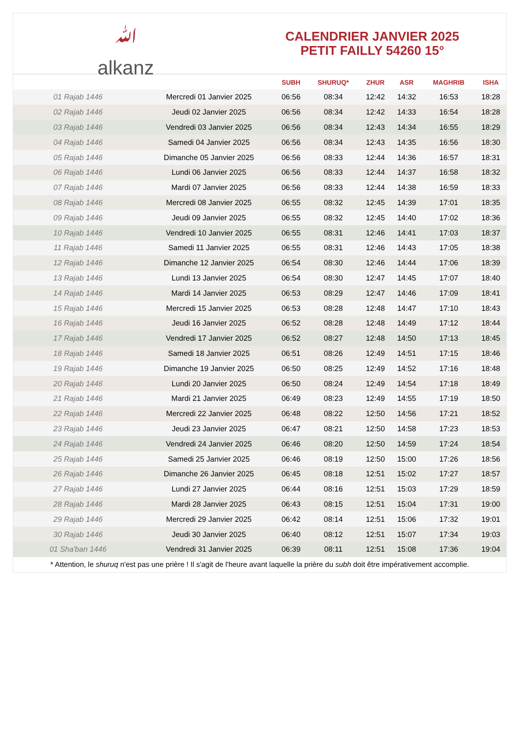ﷲ
alkanz
CALENDRIER JANVIER 2025
PETIT FAILLY 54260 15°
| | | SUBH | SHURUQ* | ZHUR | ASR | MAGHRIB | ISHA |
| --- | --- | --- | --- | --- | --- | --- | --- |
| 01 Rajab 1446 | Mercredi 01 Janvier 2025 | 06:56 | 08:34 | 12:42 | 14:32 | 16:53 | 18:28 |
| 02 Rajab 1446 | Jeudi 02 Janvier 2025 | 06:56 | 08:34 | 12:42 | 14:33 | 16:54 | 18:28 |
| 03 Rajab 1446 | Vendredi 03 Janvier 2025 | 06:56 | 08:34 | 12:43 | 14:34 | 16:55 | 18:29 |
| 04 Rajab 1446 | Samedi 04 Janvier 2025 | 06:56 | 08:34 | 12:43 | 14:35 | 16:56 | 18:30 |
| 05 Rajab 1446 | Dimanche 05 Janvier 2025 | 06:56 | 08:33 | 12:44 | 14:36 | 16:57 | 18:31 |
| 06 Rajab 1446 | Lundi 06 Janvier 2025 | 06:56 | 08:33 | 12:44 | 14:37 | 16:58 | 18:32 |
| 07 Rajab 1446 | Mardi 07 Janvier 2025 | 06:56 | 08:33 | 12:44 | 14:38 | 16:59 | 18:33 |
| 08 Rajab 1446 | Mercredi 08 Janvier 2025 | 06:55 | 08:32 | 12:45 | 14:39 | 17:01 | 18:35 |
| 09 Rajab 1446 | Jeudi 09 Janvier 2025 | 06:55 | 08:32 | 12:45 | 14:40 | 17:02 | 18:36 |
| 10 Rajab 1446 | Vendredi 10 Janvier 2025 | 06:55 | 08:31 | 12:46 | 14:41 | 17:03 | 18:37 |
| 11 Rajab 1446 | Samedi 11 Janvier 2025 | 06:55 | 08:31 | 12:46 | 14:43 | 17:05 | 18:38 |
| 12 Rajab 1446 | Dimanche 12 Janvier 2025 | 06:54 | 08:30 | 12:46 | 14:44 | 17:06 | 18:39 |
| 13 Rajab 1446 | Lundi 13 Janvier 2025 | 06:54 | 08:30 | 12:47 | 14:45 | 17:07 | 18:40 |
| 14 Rajab 1446 | Mardi 14 Janvier 2025 | 06:53 | 08:29 | 12:47 | 14:46 | 17:09 | 18:41 |
| 15 Rajab 1446 | Mercredi 15 Janvier 2025 | 06:53 | 08:28 | 12:48 | 14:47 | 17:10 | 18:43 |
| 16 Rajab 1446 | Jeudi 16 Janvier 2025 | 06:52 | 08:28 | 12:48 | 14:49 | 17:12 | 18:44 |
| 17 Rajab 1446 | Vendredi 17 Janvier 2025 | 06:52 | 08:27 | 12:48 | 14:50 | 17:13 | 18:45 |
| 18 Rajab 1446 | Samedi 18 Janvier 2025 | 06:51 | 08:26 | 12:49 | 14:51 | 17:15 | 18:46 |
| 19 Rajab 1446 | Dimanche 19 Janvier 2025 | 06:50 | 08:25 | 12:49 | 14:52 | 17:16 | 18:48 |
| 20 Rajab 1446 | Lundi 20 Janvier 2025 | 06:50 | 08:24 | 12:49 | 14:54 | 17:18 | 18:49 |
| 21 Rajab 1446 | Mardi 21 Janvier 2025 | 06:49 | 08:23 | 12:49 | 14:55 | 17:19 | 18:50 |
| 22 Rajab 1446 | Mercredi 22 Janvier 2025 | 06:48 | 08:22 | 12:50 | 14:56 | 17:21 | 18:52 |
| 23 Rajab 1446 | Jeudi 23 Janvier 2025 | 06:47 | 08:21 | 12:50 | 14:58 | 17:23 | 18:53 |
| 24 Rajab 1446 | Vendredi 24 Janvier 2025 | 06:46 | 08:20 | 12:50 | 14:59 | 17:24 | 18:54 |
| 25 Rajab 1446 | Samedi 25 Janvier 2025 | 06:46 | 08:19 | 12:50 | 15:00 | 17:26 | 18:56 |
| 26 Rajab 1446 | Dimanche 26 Janvier 2025 | 06:45 | 08:18 | 12:51 | 15:02 | 17:27 | 18:57 |
| 27 Rajab 1446 | Lundi 27 Janvier 2025 | 06:44 | 08:16 | 12:51 | 15:03 | 17:29 | 18:59 |
| 28 Rajab 1446 | Mardi 28 Janvier 2025 | 06:43 | 08:15 | 12:51 | 15:04 | 17:31 | 19:00 |
| 29 Rajab 1446 | Mercredi 29 Janvier 2025 | 06:42 | 08:14 | 12:51 | 15:06 | 17:32 | 19:01 |
| 30 Rajab 1446 | Jeudi 30 Janvier 2025 | 06:40 | 08:12 | 12:51 | 15:07 | 17:34 | 19:03 |
| 01 Sha'ban 1446 | Vendredi 31 Janvier 2025 | 06:39 | 08:11 | 12:51 | 15:08 | 17:36 | 19:04 |
* Attention, le shuruq n'est pas une prière ! Il s'agit de l'heure avant laquelle la prière du subh doit être impérativement accomplie.